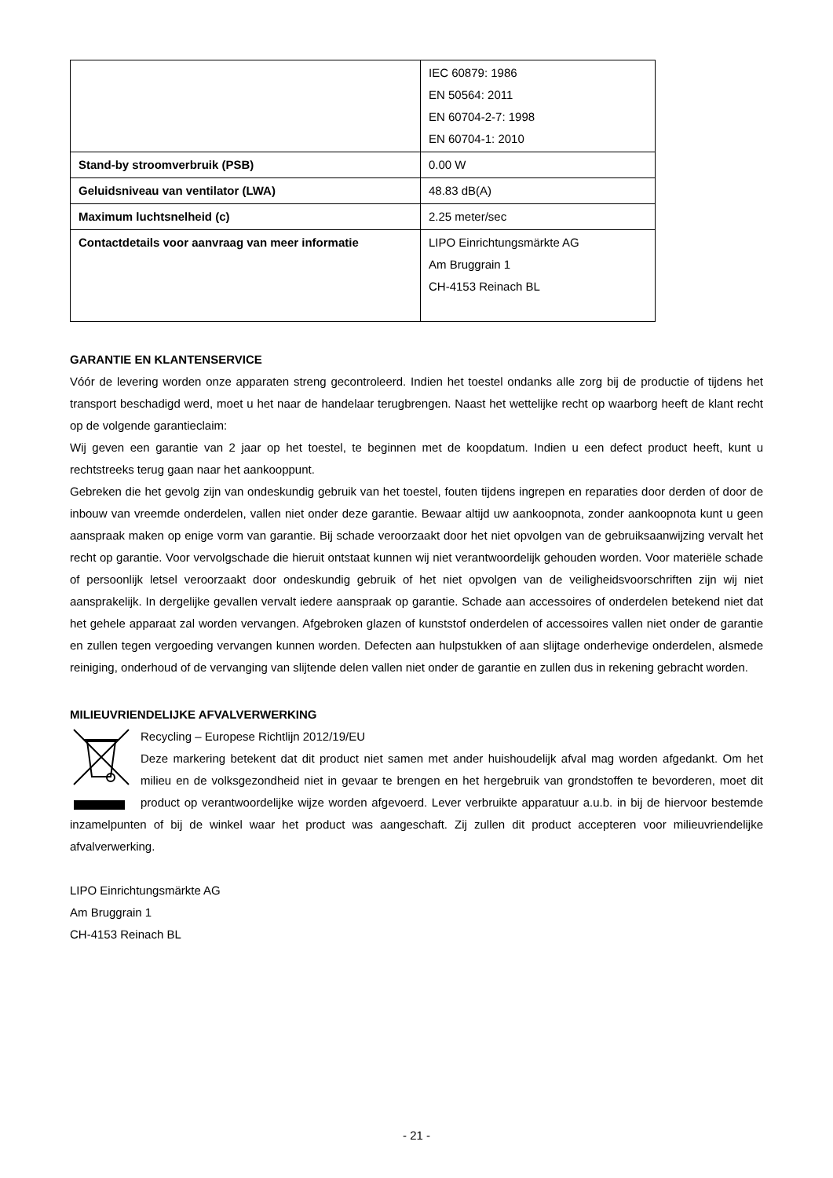| | IEC 60879: 1986 EN 50564: 2011 EN 60704-2-7: 1998 EN 60704-1: 2010 |
| Stand-by stroomverbruik (PSB) | 0.00 W |
| Geluidsniveau van ventilator (LWA) | 48.83 dB(A) |
| Maximum luchtsnelheid (c) | 2.25 meter/sec |
| Contactdetails voor aanvraag van meer informatie | LIPO Einrichtungsmärkte AG Am Bruggrain 1 CH-4153 Reinach BL |
GARANTIE EN KLANTENSERVICE
Vóór de levering worden onze apparaten streng gecontroleerd. Indien het toestel ondanks alle zorg bij de productie of tijdens het transport beschadigd werd, moet u het naar de handelaar terugbrengen. Naast het wettelijke recht op waarborg heeft de klant recht op de volgende garantieclaim:
Wij geven een garantie van 2 jaar op het toestel, te beginnen met de koopdatum. Indien u een defect product heeft, kunt u rechtstreeks terug gaan naar het aankooppunt.
Gebreken die het gevolg zijn van ondeskundig gebruik van het toestel, fouten tijdens ingrepen en reparaties door derden of door de inbouw van vreemde onderdelen, vallen niet onder deze garantie. Bewaar altijd uw aankoopnota, zonder aankoopnota kunt u geen aanspraak maken op enige vorm van garantie. Bij schade veroorzaakt door het niet opvolgen van de gebruiksaanwijzing vervalt het recht op garantie. Voor vervolgschade die hieruit ontstaat kunnen wij niet verantwoordelijk gehouden worden. Voor materiële schade of persoonlijk letsel veroorzaakt door ondeskundig gebruik of het niet opvolgen van de veiligheidsvoorschriften zijn wij niet aansprakelijk. In dergelijke gevallen vervalt iedere aanspraak op garantie. Schade aan accessoires of onderdelen betekend niet dat het gehele apparaat zal worden vervangen. Afgebroken glazen of kunststof onderdelen of accessoires vallen niet onder de garantie en zullen tegen vergoeding vervangen kunnen worden. Defecten aan hulpstukken of aan slijtage onderhevige onderdelen, alsmede reiniging, onderhoud of de vervanging van slijtende delen vallen niet onder de garantie en zullen dus in rekening gebracht worden.
MILIEUVRIENDELIJKE AFVALVERWERKING
Recycling – Europese Richtlijn 2012/19/EU
Deze markering betekent dat dit product niet samen met ander huishoudelijk afval mag worden afgedankt. Om het milieu en de volksgezondheid niet in gevaar te brengen en het hergebruik van grondstoffen te bevorderen, moet dit product op verantwoordelijke wijze worden afgevoerd. Lever verbruikte apparatuur a.u.b. in bij de hiervoor bestemde inzamelpunten of bij de winkel waar het product was aangeschaft. Zij zullen dit product accepteren voor milieuvriendelijke afvalverwerking.
LIPO Einrichtungsmärkte AG
Am Bruggrain 1
CH-4153 Reinach BL
- 21 -